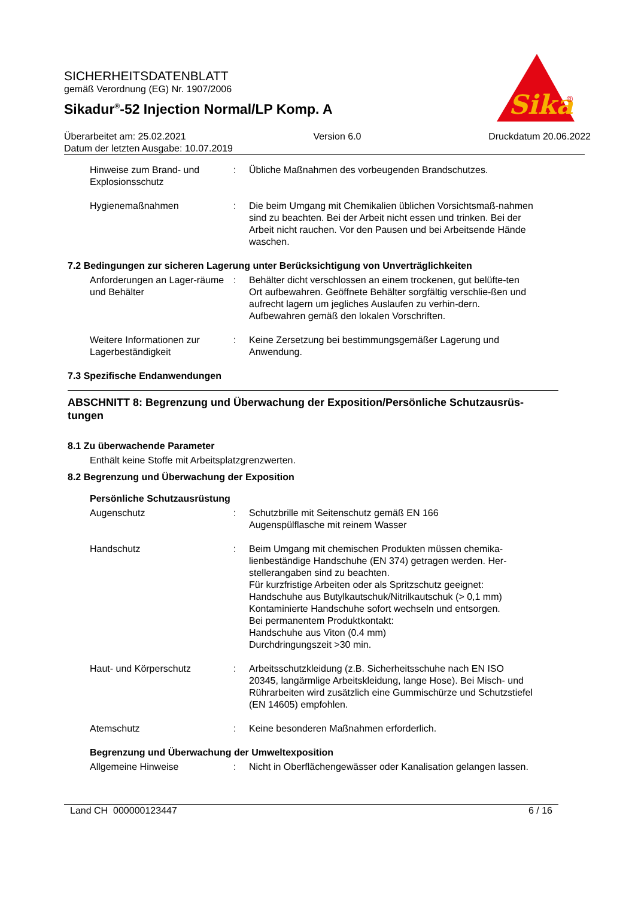Sika
®
SICHERHEITSDATENBLATT
gemäß Verordnung (EG) Nr. 1907/2006
Sikadur<sup>®</sup>-52 Injection Normal/LP Komp. A
Überarbeitet am: 25.02.2021 Version 6.0 Druckdatum 20.06.2022
Datum der letzten Ausgabe: 10.07.2019
Hinweise zum Brand- und Explosionsschutz
: Übliche Maßnahmen des vorbeugenden Brandschutzes.
Hygienemaßnahmen : Die beim Umgang mit Chemikalien üblichen Vorsichtsmaß-nahmen sind zu beachten. Bei der Arbeit nicht essen und trinken. Bei der Arbeit nicht rauchen. Vor den Pausen und bei Arbeitsende Hände waschen.
7.2 Bedingungen zur sicheren Lagerung unter Berücksichtigung von Unverträglichkeiten
Anforderungen an Lager-räume und Behälter
: Behälter dicht verschlossen an einem trockenen, gut belüfte-ten Ort aufbewahren. Geöffnete Behälter sorgfältig verschlie-ßen und aufrecht lagern um jegliches Auslaufen zu verhin-dern. Aufbewahren gemäß den lokalen Vorschriften.
Weitere Informationen zur Lagerbeständigkeit
: Keine Zersetzung bei bestimmungsgemäßer Lagerung und Anwendung.
7.3 Spezifische Endanwendungen
ABSCHNITT 8: Begrenzung und Überwachung der Exposition/Persönliche Schutzausrüs-tungen
8.1 Zu überwachende Parameter
Enthält keine Stoffe mit Arbeitsplatzgrenzwerten.
8.2 Begrenzung und Überwachung der Exposition
Persönliche Schutzausrüstung
Augenschutz : Schutzbrille mit Seitenschutz gemäß EN 166
Augenspülflasche mit reinem Wasser
Handschutz : Beim Umgang mit chemischen Produkten müssen chemika-lienbeständige Handschuhe (EN 374) getragen werden. Her-stellerangaben sind zu beachten.
Für kurzfristige Arbeiten oder als Spritzschutz geeignet:
Handschuhe aus Butylkautschuk/Nitrilkautschuk (> 0,1 mm)
Kontaminierte Handschuhe sofort wechseln und entsorgen.
Bei permanentem Produktkontakt:
Handschuhe aus Viton (0.4 mm)
Durchdringungszeit >30 min.
Haut- und Körperschutz : Arbeitsschutzkleidung (z.B. Sicherheitsschuhe nach EN ISO 20345, langärmlige Arbeitskleidung, lange Hose). Bei Misch- und Rührarbeiten wird zusätzlich eine Gummischürze und Schutzstiefel (EN 14605) empfohlen.
Atemschutz : Keine besonderen Maßnahmen erforderlich.
Begrenzung und Überwachung der Umweltexposition
Allgemeine Hinweise : Nicht in Oberflächengewässer oder Kanalisation gelangen lassen.
Land CH 000000123447 6 / 16